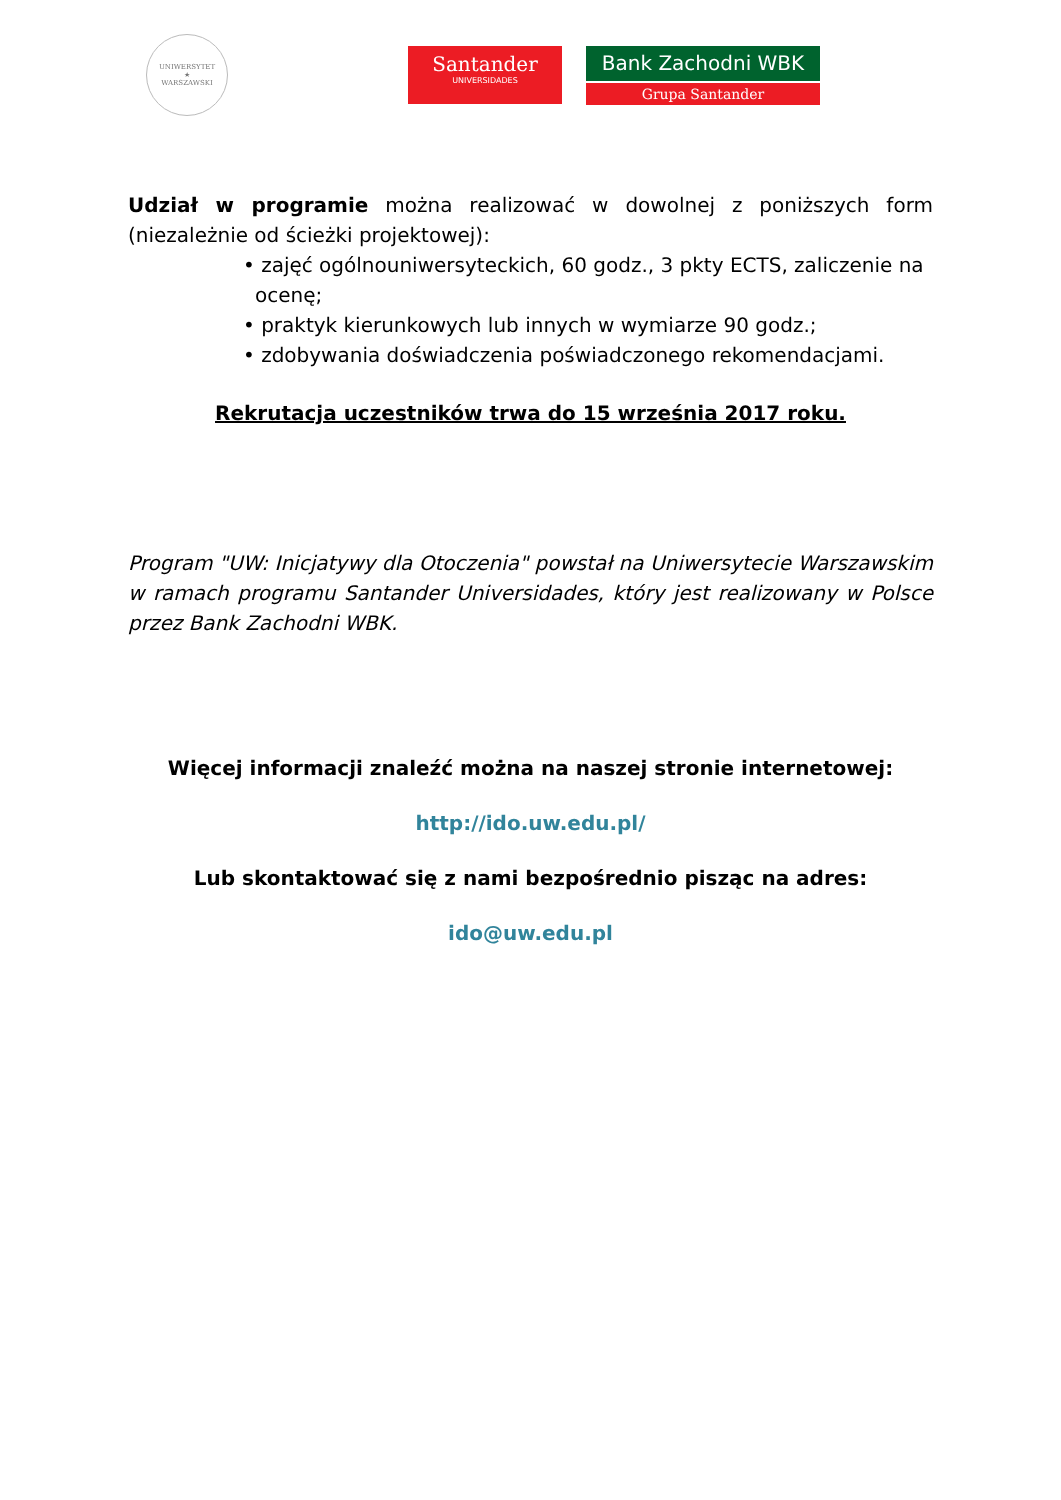UNIWERSYTET
★
WARSZAWSKI
Santander
UNIVERSIDADES
Bank Zachodni WBK
Grupa Santander
Udział w programie można realizować w dowolnej z poniższych form (niezależnie od ścieżki projektowej):
• zajęć ogólnouniwersyteckich, 60 godz., 3 pkty ECTS, zaliczenie na ocenę;
• praktyk kierunkowych lub innych w wymiarze 90 godz.;
• zdobywania doświadczenia poświadczonego rekomendacjami.
Rekrutacja uczestników trwa do 15 września 2017 roku.
Program "UW: Inicjatywy dla Otoczenia" powstał na Uniwersytecie Warszawskim w ramach programu Santander Universidades, który jest realizowany w Polsce przez Bank Zachodni WBK.
Więcej informacji znaleźć można na naszej stronie internetowej:
http://ido.uw.edu.pl/
Lub skontaktować się z nami bezpośrednio pisząc na adres:
ido@uw.edu.pl